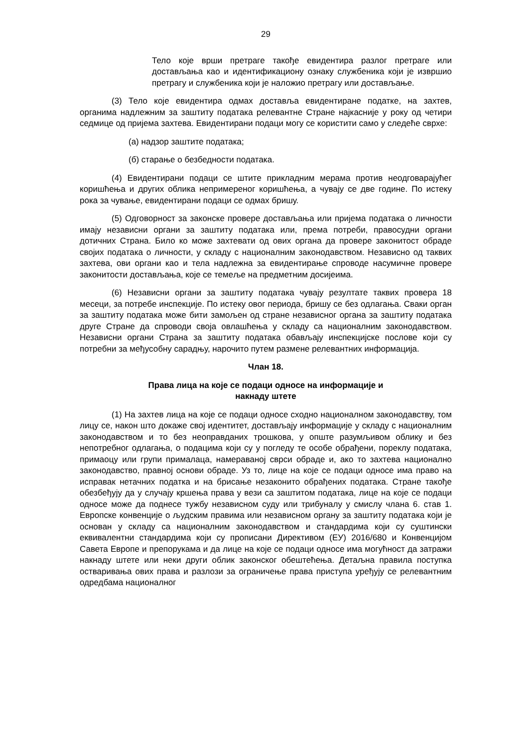29
Тело које врши претраге такође евидентира разлог претраге или достављања као и идентификациону ознаку службеника који је извршио претрагу и службеника који је наложио претрагу или достављање.
(3) Тело које евидентира одмах доставља евидентиране податке, на захтев, органима надлежним за заштиту података релевантне Стране најкасније у року од четири седмице од пријема захтева. Евидентирани подаци могу се користити само у следеће сврхе:
(а) надзор заштите података;
(б) старање о безбедности података.
(4) Евидентирани подаци се штите прикладним мерама против неодговарајућег коришћења и других облика непримереног коришћења, а чувају се две године. По истеку рока за чување, евидентирани подаци се одмах бришу.
(5) Одговорност за законске провере достављања или пријема података о личности имају независни органи за заштиту података или, према потреби, правосудни органи дотичних Страна. Било ко може захтевати од ових органа да провере законитост обраде својих података о личности, у складу с националним законодавством. Независно од таквих захтева, ови органи као и тела надлежна за евидентирање спроводе насумичне провере законитости достављања, које се темеље на предметним досијеима.
(6) Независни органи за заштиту података чувају резултате таквих провера 18 месеци, за потребе инспекције. По истеку овог периода, бришу се без одлагања. Сваки орган за заштиту података може бити замољен од стране независног органа за заштиту података друге Стране да спроводи своја овлашћења у складу са националним законодавством. Независни органи Страна за заштиту података обављају инспекцијске послове који су потребни за међусобну сарадњу, нарочито путем размене релевантних информација.
Члан 18.
Права лица на које се подаци односе на информације и
накнаду штете
(1) На захтев лица на које се подаци односе сходно националном законодавству, том лицу се, након што докаже свој идентитет, достављају информације у складу с националним законодавством и то без неоправданих трошкова, у опште разумљивом облику и без непотребног одлагања, о подацима који су у погледу те особе обрађени, пореклу података, примаоцу или групи прималаца, намераваној сврси обраде и, ако то захтева национално законодавство, правној основи обраде. Уз то, лице на које се подаци односе има право на исправак нетачних податка и на брисање незаконито обрађених података. Стране такође обезбеђују да у случају кршења права у вези са заштитом података, лице на које се подаци односе може да поднесе тужбу независном суду или трибуналу у смислу члана 6. став 1. Европске конвенције о људским правима или независном органу за заштиту података који је основан у складу са националним законодавством и стандардима који су суштински еквивалентни стандардима који су прописани Директивом (ЕУ) 2016/680 и Конвенцијом Савета Европе и препорукама и да лице на које се подаци односе има могућност да затражи накнаду штете или неки други облик законског обештећења. Детаљна правила поступка остваривања ових права и разлози за ограничење права приступа уређују се релевантним одредбама националног